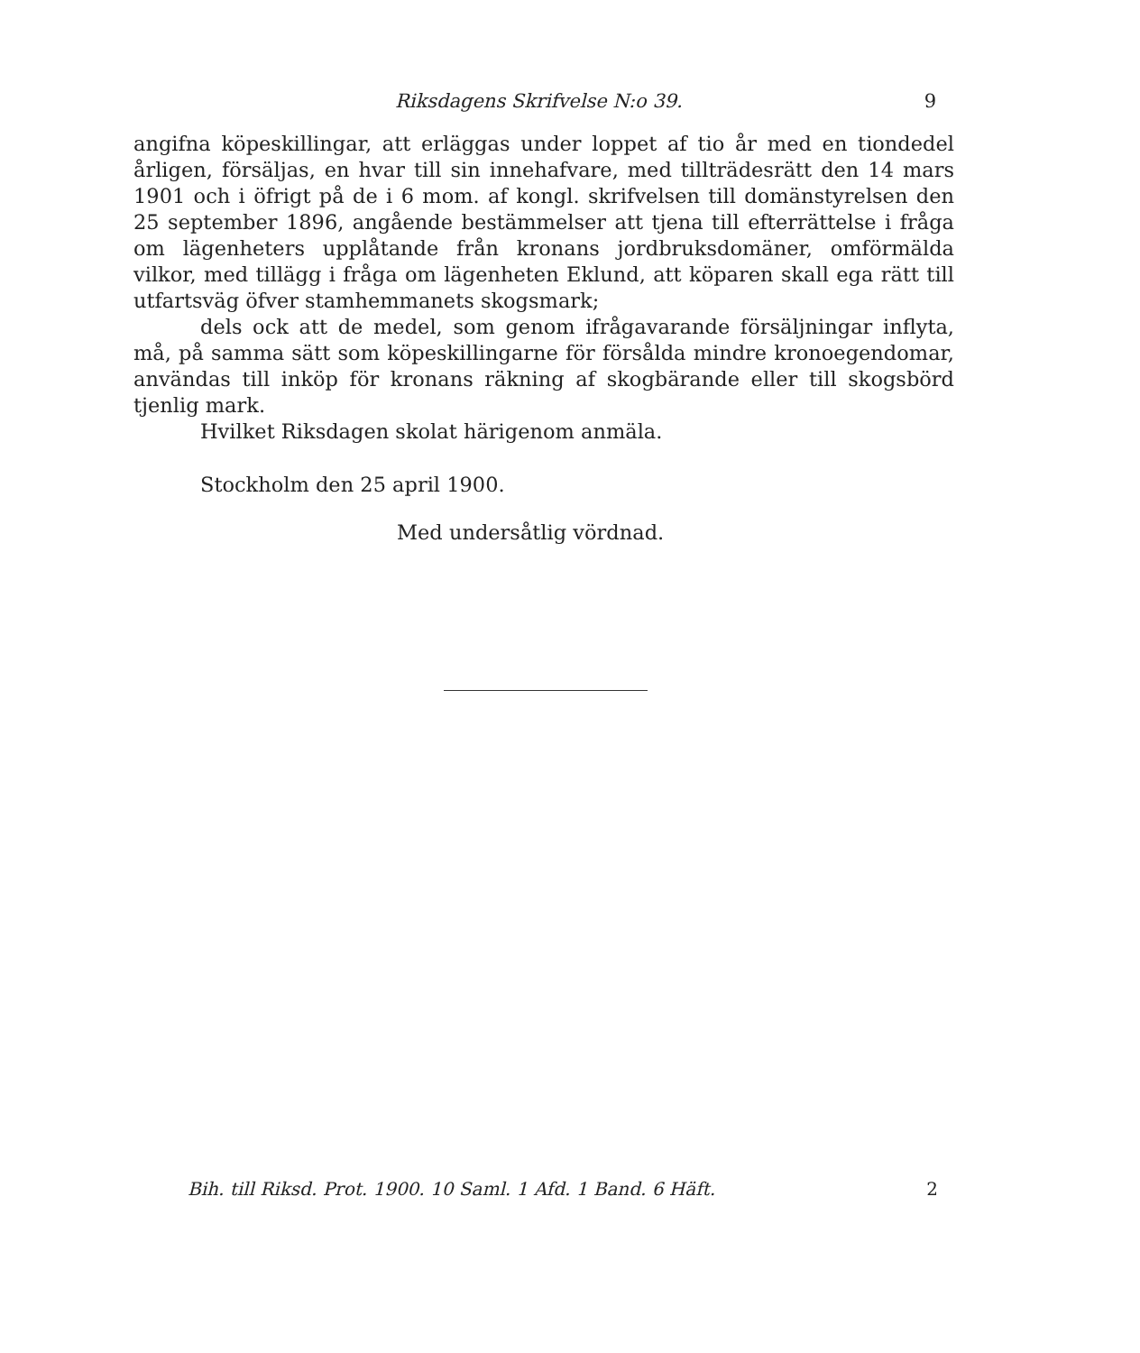Riksdagens Skrifvelse N:o 39. 9
angifna köpeskillingar, att erläggas under loppet af tio år med en tiondedel årligen, försäljas, en hvar till sin innehafvare, med tillträdesrätt den 14 mars 1901 och i öfrigt på de i 6 mom. af kongl. skrifvelsen till domänstyrelsen den 25 september 1896, angående bestämmelser att tjena till efterrättelse i fråga om lägenheters upplåtande från kronans jordbruksdomäner, omförmälda vilkor, med tillägg i fråga om lägenheten Eklund, att köparen skall ega rätt till utfartsväg öfver stamhemmanets skogsmark;
dels ock att de medel, som genom ifrågavarande försäljningar inflyta, må, på samma sätt som köpeskillingarne för försålda mindre kronoegendomar, användas till inköp för kronans räkning af skogbärande eller till skogsbörd tjenlig mark.
Hvilket Riksdagen skolat härigenom anmäla.
Stockholm den 25 april 1900.
Med undersåtlig vördnad.
Bih. till Riksd. Prot. 1900. 10 Saml. 1 Afd. 1 Band. 6 Häft. 2